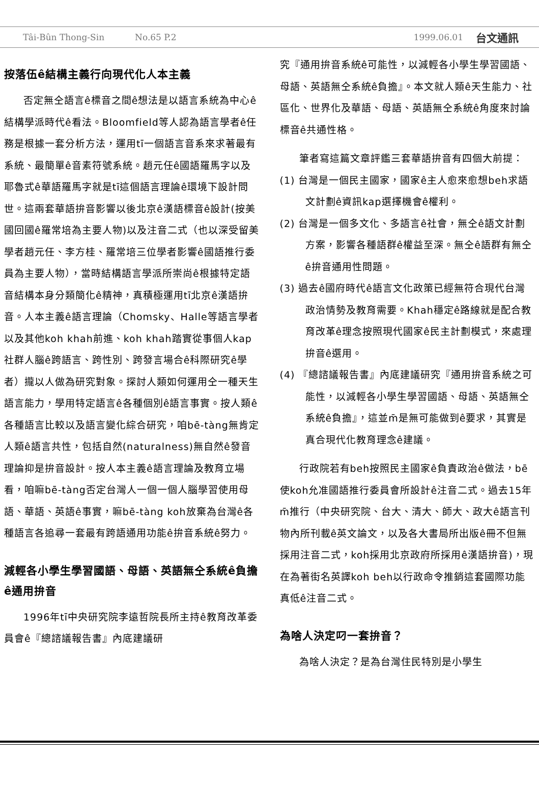Tâi-Bûn Thong-Sin No.65 P.2 1999.06.01 台文通訊
按落伍ê結構主義行向現代化人本主義
否定無仝語言ê標音之間ê想法是以語言系統為中心ê結構學派時代ê看法。Bloomfield等人認為語言學者ê任務是根據一套分析方法，運用tī一個語言音系來求著最有系統、最簡單ê音素符號系統。趙元任ê國語羅馬字以及耶魯式ê華語羅馬字就是tī這個語言理論ê環境下設計問世。這兩套華語拚音影響以後北京ê漢語標音ê設計(按美國回國ê羅常培為主要人物)以及注音二式（也以深受留美學者趙元任、李方桂、羅常培三位學者影響ê國語推行委員為主要人物），當時結構語言學派所崇尚ê根據特定語音結構本身分類簡化ê精神，真積極運用tī北京ê漢語拚音。人本主義ê語言理論（Chomsky、Halle等語言學者以及其他koh khah前進、koh khah踏實從事個人kap社群人腦ê跨語言、跨性別、跨發言場合ê科際研究ê學者）攏以人做為研究對象。探討人類如何運用仝一種天生語言能力，學用特定語言ê各種個別ê語言事實。按人類ê各種語言比較以及語言變化綜合研究，咱bē-tàng無肯定人類ê語言共性，包括自然(naturalness)無自然ê發音理論抑是拚音設計。按人本主義ê語言理論及教育立場看，咱嘛bē-tàng否定台灣人一個一個人腦學習使用母語、華語、英語ê事實，嘛bē-tàng koh放棄為台灣ê各種語言各追尋一套最有跨語通用功能ê拚音系統ê努力。
減輕各小學生學習國語、母語、英語無仝系統ê負擔ê通用拚音
1996年tī中央研究院李遠哲院長所主持ê教育改革委員會ê『總諮議報告書』內底建議研
究『通用拚音系統ê可能性，以減輕各小學生學習國語、母語、英語無仝系統ê負擔』。本文就人類ê天生能力、社區化、世界化及華語、母語、英語無仝系統ê角度來討論標音ê共通性格。
筆者寫這篇文章評鑑三套華語拚音有四個大前提：
(1) 台灣是一個民主國家，國家ê主人愈來愈想beh求語文計劃ê資訊kap選擇機會ê權利。
(2) 台灣是一個多文化、多語言ê社會，無仝ê語文計劃方案，影響各種語群ê權益至深。無仝ê語群有無仝ê拚音通用性問題。
(3) 過去ê國府時代ê語言文化政策已經無符合現代台灣政治情勢及教育需要。Khah穩定ê路線就是配合教育改革ê理念按照現代國家ê民主計劃模式，來處理拚音ê選用。
(4) 『總諮議報告書』內底建議研究『通用拚音系統之可能性，以減輕各小學生學習國語、母語、英語無仝系統ê負擔』，這並m̄是無可能做到ê要求，其實是真合現代化教育理念ê建議。
行政院若有beh按照民主國家ê負責政治ê做法，bē使koh允准國語推行委員會所設計ê注音二式。過去15年m̄推行（中央研究院、台大、清大、師大、政大ê語言刊物內所刊載ê英文論文，以及各大書局所出版ê冊不但無採用注音二式，koh採用北京政府所採用ê漢語拚音)，現在為著街名英譯koh beh以行政命令推銷這套國際功能真低ê注音二式。
為啥人決定叼一套拚音？
為啥人決定？是為台灣住民特別是小學生